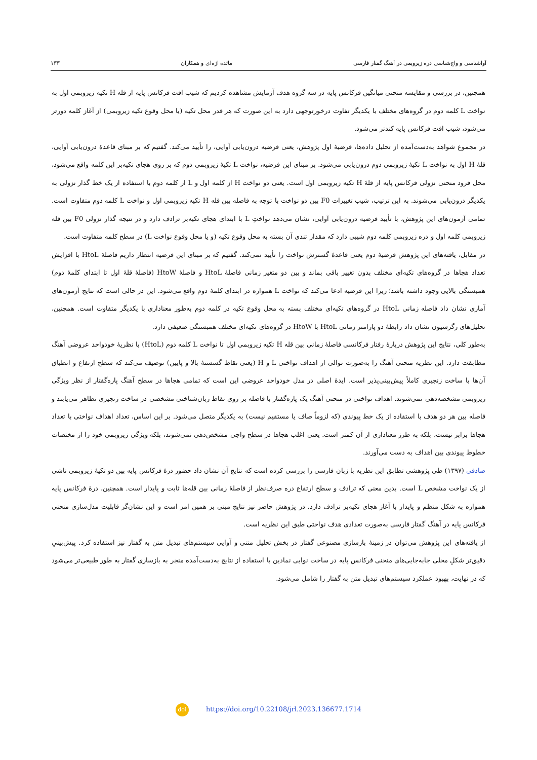آواشناسی و واج‌شناسی دره زیروبمی در آهنگ گفتار فارسی مائده اژه‌ای و همکاران ۱۳۳
همچنین، در بررسی و مقایسه منحنی میانگین فرکانس پایه در سه گروه هدف آزمایش مشاهده کردیم که شیب افت فرکانس پایه از قله H تکیه زیروبمی اول به نواخت L کلمه دوم در گروه‌های مختلف با یکدیگر تفاوت درخورتوجهی دارد به این صورت که هر قدر محل تکیه (یا محل وقوع تکیه زیروبمی) از آغاز کلمه دورتر می‌شود، شیب افت فرکانس پایه کندتر می‌شود.
در مجموع شواهد به‌دست‌آمده از تحلیل داده‌ها، فرضیهٔ اول پژوهش، یعنی فرضیه درون‌یابی آوایی، را تأیید می‌کند. گفتیم که بر مبنای قاعدهٔ درون‌یابی آوایی، قلهٔ H اول به نواخت L تکیهٔ زیروبمی دوم درون‌یابی می‌شود. بر مبنای این فرضیه، نواخت L تکیهٔ زیروبمی دوم که بر روی هجای تکیه‌بر این کلمه واقع می‌شود، محل فرود منحنی نزولی فرکانس پایه از قلهٔ H تکیه زیروبمی اول است. یعنی دو نواخت H از کلمه اول و L از کلمه دوم با استفاده از یک خط گذار نزولی به یکدیگر درون‌یابی می‌شوند. به این ترتیب، شیب تغییرات F0 بین دو نواخت با توجه به فاصله بین قله H تکیه زیروبمی اول و نواخت L کلمه دوم متفاوت است. تمامی آزمون‌های این پژوهش، با تأیید فرضیه درون‌یابی آوایی، نشان می‌دهد نواختِ L با ابتدای هجای تکیه‌بر ترادف دارد و در نتیجه گذار نزولی F0 بین قله زیروبمی کلمه اول و دره زیروبمی کلمه دوم شیبی دارد که مقدار تندی آن بسته به محل وقوع تکیه (و یا محل وقوع نواخت L) در سطح کلمه متفاوت است.
در مقابل، یافته‌های این پژوهش فرضیهٔ دوم یعنی قاعدهٔ گسترش نواخت را تأیید نمی‌کند. گفتیم که بر مبنای این فرضیه انتظار داریم فاصلهٔ HtoL با افزایش تعداد هجاها در گروه‌های تکیه‌ای مختلف بدون تغییر باقی بماند و بین دو متغیر زمانی فاصلهٔ HtoL و فاصلهٔ HtoW (فاصلهٔ قلهٔ اول تا ابتدای کلمهٔ دوم) همبستگی بالایی وجود داشته باشد؛ زیرا این فرضیه ادعا می‌کند که نواخت L همواره در ابتدای کلمهٔ دوم واقع می‌شود. این در حالی است که نتایج آزمون‌های آماری نشان داد فاصله زمانی HtoL در گروه‌های تکیه‌ای مختلف بسته به محل وقوع تکیه در کلمه دوم به‌طور معناداری با یکدیگر متفاوت است. همچنین، تحلیل‌های رگرسیون نشان داد رابطهٔ دو پارامتر زمانی HtoL با HtoW در گروه‌های تکیه‌ای مختلف همبستگی ضعیفی دارد.
به‌طور کلی، نتایج این پژوهش دربارهٔ رفتار فرکانسی فاصلهٔ زمانی بین قله H تکیه زیروبمی اول تا نواخت L کلمه دوم (HtoL) با نظریهٔ خودواحد عروضی آهنگ مطابقت دارد. این نظریه منحنی آهنگ را به‌صورت توالی از اهداف نواختی L و H (یعنی نقاط گسستهٔ بالا و پایین) توصیف می‌کند که سطح ارتفاع و انطباق آن‌ها با ساخت زنجیری کاملاً پیش‌بینی‌پذیر است. ایدهٔ اصلی در مدل خودواحد عروضی این است که تمامی هجاها در سطح آهنگ پاره‌گفتار از نظر ویژگی زیروبمی مشخصه‌دهی نمی‌شوند. اهداف نواختی در منحنی آهنگ یک پاره‌گفتار با فاصله بر روی نقاط زبان‌شناختی مشخصی در ساخت زنجیری تظاهر می‌یابند و فاصله بین هر دو هدف با استفاده از یک خط پیوندی (که لزوماً صاف یا مستقیم نیست) به یکدیگر متصل می‌شود. بر این اساس، تعداد اهداف نواختی با تعداد هجاها برابر نیست، بلکه به طرز معناداری از آن کمتر است. یعنی اغلب هجاها در سطح واجی مشخص‌دهی نمی‌شوند، بلکه ویژگی زیروبمی خود را از مختصات خطوط پیوندی بین اهداف به دست می‌آورند.
صادقی (۱۳۹۷) طی پژوهشی تطابق این نظریه با زبان فارسی را بررسی کرده است که نتایج آن نشان داد حضور درهٔ فرکانس پایه بین دو تکیهٔ زیروبمی ناشی از یک نواخت مشخص L است. بدین معنی که ترادف و سطح ارتفاع دره صرف‌نظر از فاصلهٔ زمانی بین قله‌ها ثابت و پایدار است. همچنین، درهٔ فرکانس پایه همواره به شکل منظم و پایدار با آغاز هجای تکیه‌بر ترادف دارد. در پژوهش حاضر نیز نتایج مبنی بر همین امر است و این نشان‌گر قابلیت مدل‌سازی منحنی فرکانس پایه در آهنگ گفتار فارسی به‌صورت تعدادی هدف نواختی طبق این نظریه است.
از یافته‌های این پژوهش می‌توان در زمینهٔ بازسازی مصنوعی گفتار در بخش تحلیل متنی و آوایی سیستم‌های تبدیل متن به گفتار نیز استفاده کرد. پیش‌بینیِ دقیق‌تر شکلِ محلی جابه‌جایی‌های منحنی فرکانس پایه در ساخت نوایی نمادین با استفاده از نتایج به‌دست‌آمده منجر به بازسازی گفتار به طور طبیعی‌تر می‌شود که در نهایت، بهبود عملکرد سیستم‌های تبدیل متن به گفتار را شامل می‌شود.
doi https://doi.org/10.22108/jrl.2023.136677.1714